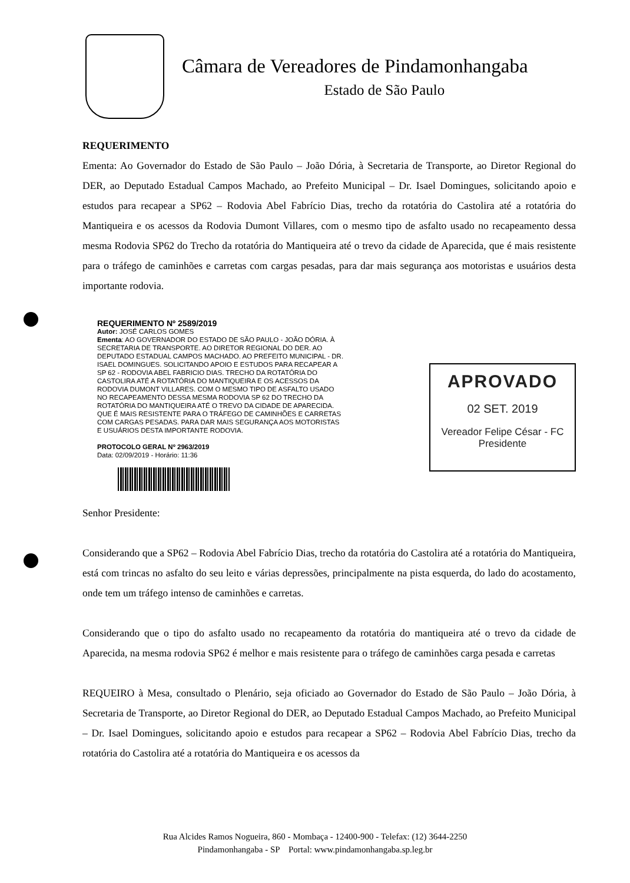Câmara de Vereadores de Pindamonhangaba
Estado de São Paulo
REQUERIMENTO
Ementa: Ao Governador do Estado de São Paulo – João Dória, à Secretaria de Transporte, ao Diretor Regional do DER, ao Deputado Estadual Campos Machado, ao Prefeito Municipal – Dr. Isael Domingues, solicitando apoio e estudos para recapear a SP62 – Rodovia Abel Fabrício Dias, trecho da rotatória do Castolira até a rotatória do Mantiqueira e os acessos da Rodovia Dumont Villares, com o mesmo tipo de asfalto usado no recapeamento dessa mesma Rodovia SP62 do Trecho da rotatória do Mantiqueira até o trevo da cidade de Aparecida, que é mais resistente para o tráfego de caminhões e carretas com cargas pesadas, para dar mais segurança aos motoristas e usuários desta importante rodovia.
REQUERIMENTO Nº 2589/2019
Autor: JOSÉ CARLOS GOMES
Ementa: AO GOVERNADOR DO ESTADO DE SÃO PAULO - JOÃO DÓRIA. À SECRETARIA DE TRANSPORTE. AO DIRETOR REGIONAL DO DER. AO DEPUTADO ESTADUAL CAMPOS MACHADO. AO PREFEITO MUNICIPAL - DR. ISAEL DOMINGUES. SOLICITANDO APOIO E ESTUDOS PARA RECAPEAR A SP 62 - RODOVIA ABEL FABRICIO DIAS. TRECHO DA ROTATÓRIA DO CASTOLIRA ATÉ A ROTATÓRIA DO MANTIQUEIRA E OS ACESSOS DA RODOVIA DUMONT VILLARES. COM O MESMO TIPO DE ASFALTO USADO NO RECAPEAMENTO DESSA MESMA RODOVIA SP 62 DO TRECHO DA ROTATÓRIA DO MANTIQUEIRA ATÉ O TREVO DA CIDADE DE APARECIDA. QUE É MAIS RESISTENTE PARA O TRÁFEGO DE CAMINHÕES E CARRETAS COM CARGAS PESADAS. PARA DAR MAIS SEGURANÇA AOS MOTORISTAS E USUÁRIOS DESTA IMPORTANTE RODOVIA.
PROTOCOLO GERAL Nº 2963/2019
Data: 02/09/2019 - Horário: 11:36
APROVADO
02 SET. 2019
Vereador Felipe César - FC
Presidente
Senhor Presidente:
Considerando que a SP62 – Rodovia Abel Fabrício Dias, trecho da rotatória do Castolira até a rotatória do Mantiqueira, está com trincas no asfalto do seu leito e várias depressões, principalmente na pista esquerda, do lado do acostamento, onde tem um tráfego intenso de caminhões e carretas.
Considerando que o tipo do asfalto usado no recapeamento da rotatória do mantiqueira até o trevo da cidade de Aparecida, na mesma rodovia SP62 é melhor e mais resistente para o tráfego de caminhões carga pesada e carretas
REQUEIRO à Mesa, consultado o Plenário, seja oficiado ao Governador do Estado de São Paulo – João Dória, à Secretaria de Transporte, ao Diretor Regional do DER, ao Deputado Estadual Campos Machado, ao Prefeito Municipal – Dr. Isael Domingues, solicitando apoio e estudos para recapear a SP62 – Rodovia Abel Fabrício Dias, trecho da rotatória do Castolira até a rotatória do Mantiqueira e os acessos da
Rua Alcides Ramos Nogueira, 860 - Mombaça - 12400-900 - Telefax: (12) 3644-2250
Pindamonhangaba - SP Portal: www.pindamonhangaba.sp.leg.br